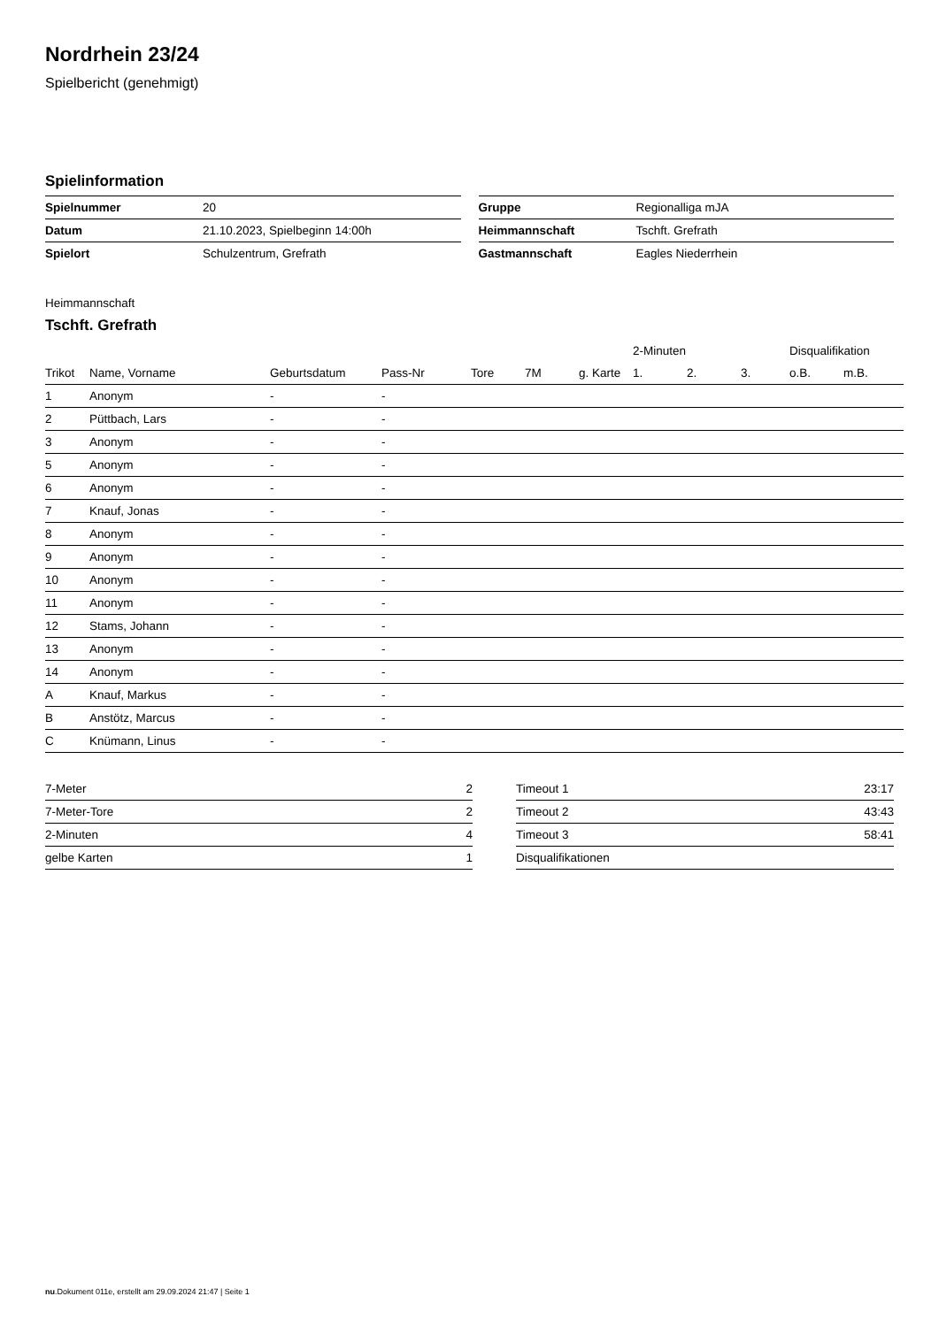Nordrhein 23/24
Spielbericht (genehmigt)
Spielinformation
| Spielnummer | 20 |
| Datum | 21.10.2023, Spielbeginn 14:00h |
| Spielort | Schulzentrum, Grefrath |
| Gruppe | Regionalliga mJA |
| Heimmannschaft | Tschft. Grefrath |
| Gastmannschaft | Eagles Niederrhein |
Heimmannschaft
Tschft. Grefrath
| | | | | | | | 2-Minuten | | | Disqualifikation | |
| --- | --- | --- | --- | --- | --- | --- | --- | --- | --- | --- | --- |
| Trikot | Name, Vorname | Geburtsdatum | Pass-Nr | Tore | 7M | g. Karte | 1. | 2. | 3. | o.B. | m.B. |
| 1 | Anonym | - | - | | | | | | | | |
| 2 | Püttbach, Lars | - | - | | | | | | | | |
| 3 | Anonym | - | - | | | | | | | | |
| 5 | Anonym | - | - | | | | | | | | |
| 6 | Anonym | - | - | | | | | | | | |
| 7 | Knauf, Jonas | - | - | | | | | | | | |
| 8 | Anonym | - | - | | | | | | | | |
| 9 | Anonym | - | - | | | | | | | | |
| 10 | Anonym | - | - | | | | | | | | |
| 11 | Anonym | - | - | | | | | | | | |
| 12 | Stams, Johann | - | - | | | | | | | | |
| 13 | Anonym | - | - | | | | | | | | |
| 14 | Anonym | - | - | | | | | | | | |
| A | Knauf, Markus | - | - | | | | | | | | |
| B | Anstötz, Marcus | - | - | | | | | | | | |
| C | Knümann, Linus | - | - | | | | | | | | |
| 7-Meter | 2 |
| 7-Meter-Tore | 2 |
| 2-Minuten | 4 |
| gelbe Karten | 1 |
| Timeout 1 | 23:17 |
| Timeout 2 | 43:43 |
| Timeout 3 | 58:41 |
| Disqualifikationen | |
nu.Dokument 011e, erstellt am 29.09.2024 21:47 | Seite 1